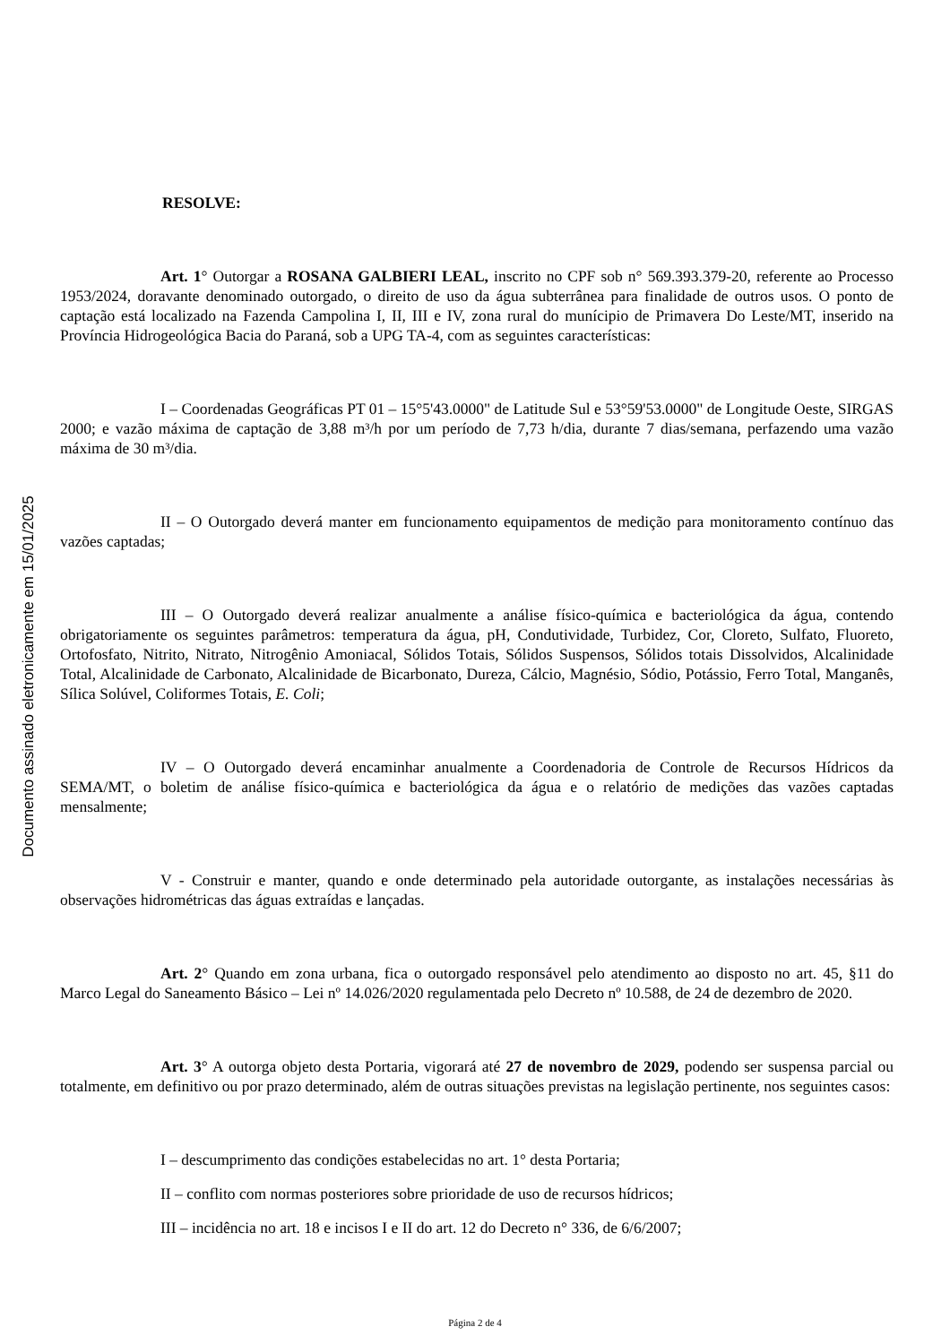Documento assinado eletronicamente em 15/01/2025
RESOLVE:
Art. 1° Outorgar a ROSANA GALBIERI LEAL, inscrito no CPF sob n° 569.393.379-20, referente ao Processo 1953/2024, doravante denominado outorgado, o direito de uso da água subterrânea para finalidade de outros usos. O ponto de captação está localizado na Fazenda Campolina I, II, III e IV, zona rural do munícipio de Primavera Do Leste/MT, inserido na Província Hidrogeológica Bacia do Paraná, sob a UPG TA-4, com as seguintes características:
I – Coordenadas Geográficas PT 01 – 15°5'43.0000" de Latitude Sul e 53°59'53.0000" de Longitude Oeste, SIRGAS 2000; e vazão máxima de captação de 3,88 m³/h por um período de 7,73 h/dia, durante 7 dias/semana, perfazendo uma vazão máxima de 30 m³/dia.
II – O Outorgado deverá manter em funcionamento equipamentos de medição para monitoramento contínuo das vazões captadas;
III – O Outorgado deverá realizar anualmente a análise físico-química e bacteriológica da água, contendo obrigatoriamente os seguintes parâmetros: temperatura da água, pH, Condutividade, Turbidez, Cor, Cloreto, Sulfato, Fluoreto, Ortofosfato, Nitrito, Nitrato, Nitrogênio Amoniacal, Sólidos Totais, Sólidos Suspensos, Sólidos totais Dissolvidos, Alcalinidade Total, Alcalinidade de Carbonato, Alcalinidade de Bicarbonato, Dureza, Cálcio, Magnésio, Sódio, Potássio, Ferro Total, Manganês, Sílica Solúvel, Coliformes Totais, E. Coli;
IV – O Outorgado deverá encaminhar anualmente a Coordenadoria de Controle de Recursos Hídricos da SEMA/MT, o boletim de análise físico-química e bacteriológica da água e o relatório de medições das vazões captadas mensalmente;
V - Construir e manter, quando e onde determinado pela autoridade outorgante, as instalações necessárias às observações hidrométricas das águas extraídas e lançadas.
Art. 2° Quando em zona urbana, fica o outorgado responsável pelo atendimento ao disposto no art. 45, §11 do Marco Legal do Saneamento Básico – Lei nº 14.026/2020 regulamentada pelo Decreto nº 10.588, de 24 de dezembro de 2020.
Art. 3° A outorga objeto desta Portaria, vigorará até 27 de novembro de 2029, podendo ser suspensa parcial ou totalmente, em definitivo ou por prazo determinado, além de outras situações previstas na legislação pertinente, nos seguintes casos:
I – descumprimento das condições estabelecidas no art. 1° desta Portaria;
II – conflito com normas posteriores sobre prioridade de uso de recursos hídricos;
III – incidência no art. 18 e incisos I e II do art. 12 do Decreto n° 336, de 6/6/2007;
Página 2 de 4